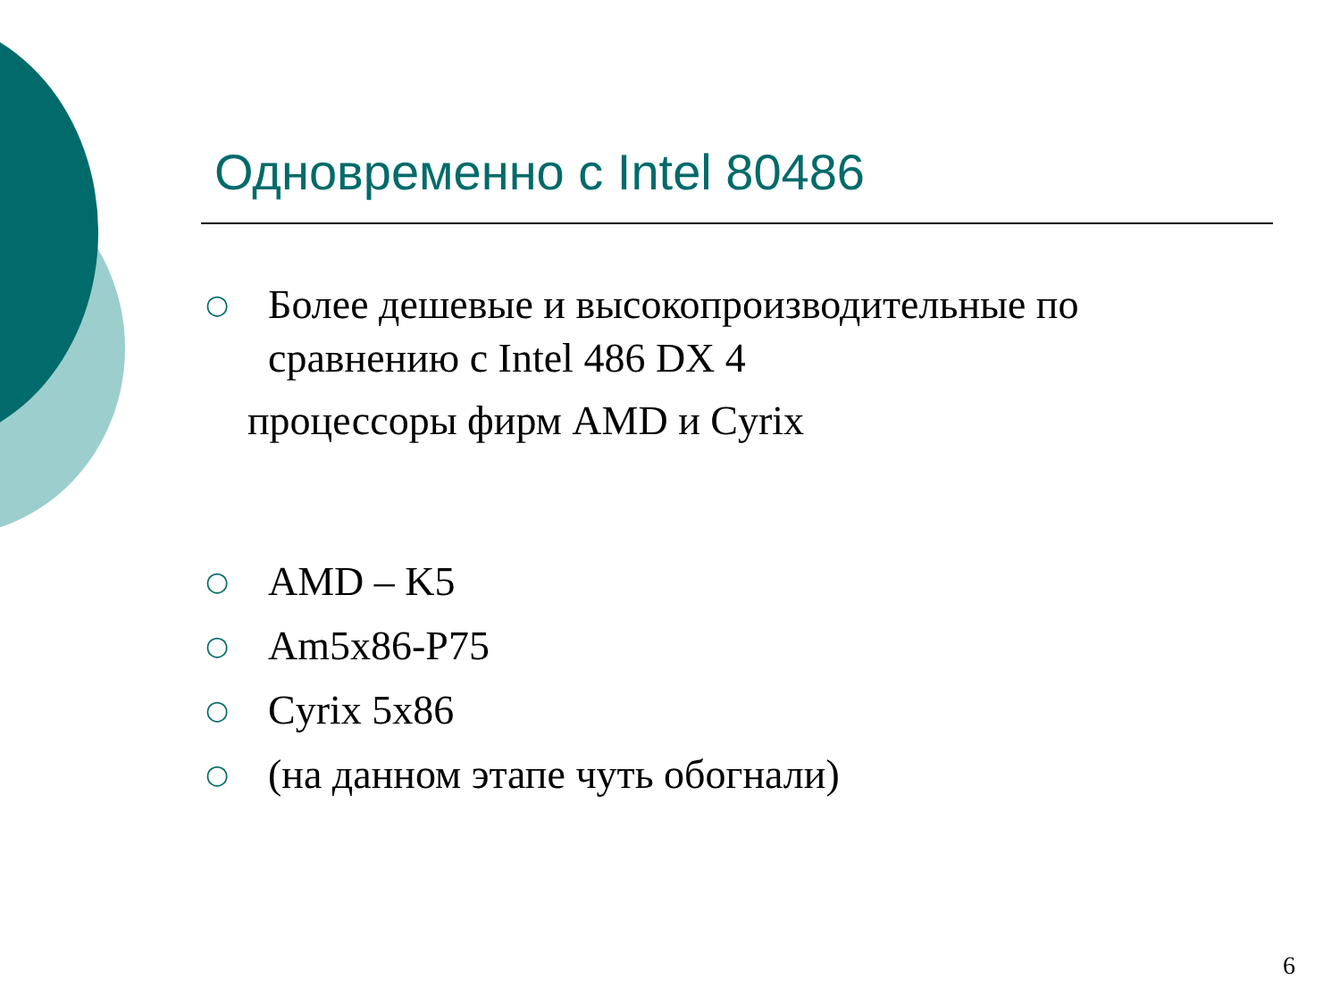Одновременно с Intel 80486
○ Более дешевые и высокопроизводительные по сравнению с Intel 486 DX 4
процессоры фирм AMD и Cyrix
○ AMD – K5
○ Am5x86-P75
○ Cyrix 5x86
○ (на данном этапе чуть обогнали)
6